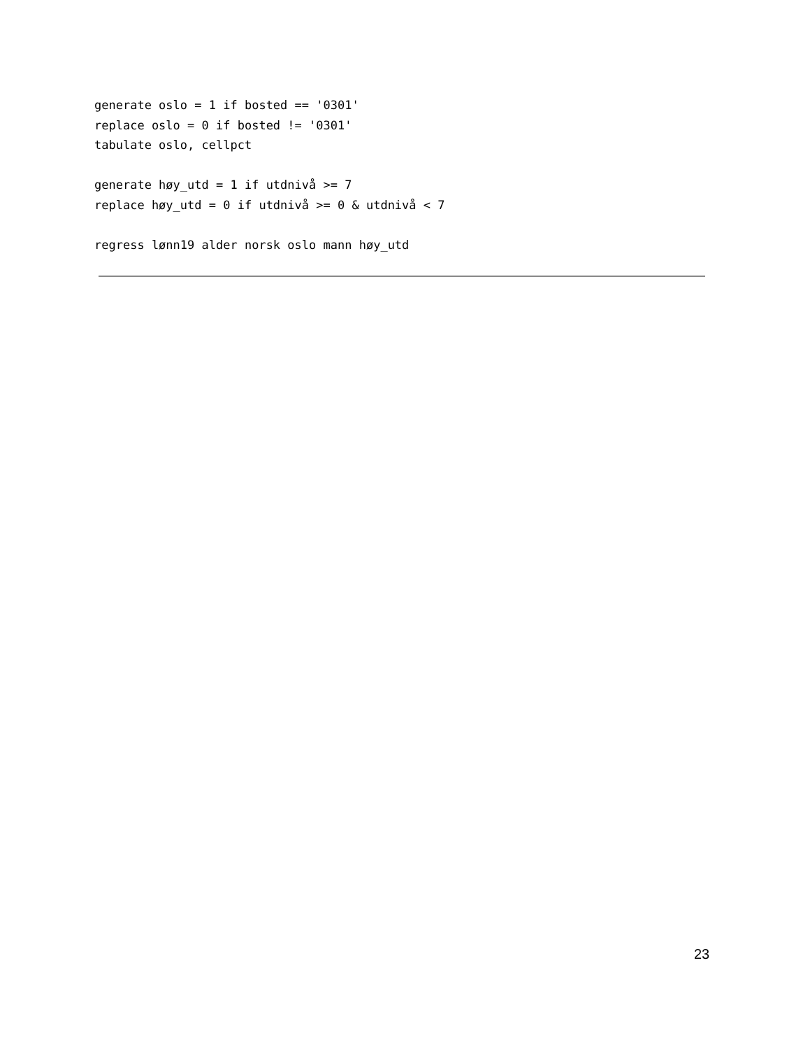generate oslo = 1 if bosted == '0301'
replace oslo = 0 if bosted != '0301'
tabulate oslo, cellpct

generate høy_utd = 1 if utdnivå >= 7
replace høy_utd = 0 if utdnivå >= 0 & utdnivå < 7

regress lønn19 alder norsk oslo mann høy_utd
23